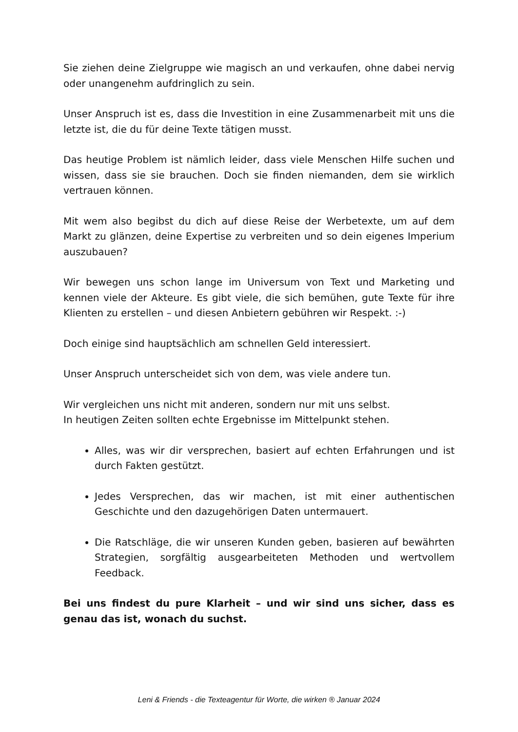Sie ziehen deine Zielgruppe wie magisch an und verkaufen, ohne dabei nervig oder unangenehm aufdringlich zu sein.
Unser Anspruch ist es, dass die Investition in eine Zusammenarbeit mit uns die letzte ist, die du für deine Texte tätigen musst.
Das heutige Problem ist nämlich leider, dass viele Menschen Hilfe suchen und wissen, dass sie sie brauchen. Doch sie finden niemanden, dem sie wirklich vertrauen können.
Mit wem also begibst du dich auf diese Reise der Werbetexte, um auf dem Markt zu glänzen, deine Expertise zu verbreiten und so dein eigenes Imperium auszubauen?
Wir bewegen uns schon lange im Universum von Text und Marketing und kennen viele der Akteure. Es gibt viele, die sich bemühen, gute Texte für ihre Klienten zu erstellen – und diesen Anbietern gebühren wir Respekt. :-)
Doch einige sind hauptsächlich am schnellen Geld interessiert.
Unser Anspruch unterscheidet sich von dem, was viele andere tun.
Wir vergleichen uns nicht mit anderen, sondern nur mit uns selbst.
In heutigen Zeiten sollten echte Ergebnisse im Mittelpunkt stehen.
Alles, was wir dir versprechen, basiert auf echten Erfahrungen und ist durch Fakten gestützt.
Jedes Versprechen, das wir machen, ist mit einer authentischen Geschichte und den dazugehörigen Daten untermauert.
Die Ratschläge, die wir unseren Kunden geben, basieren auf bewährten Strategien, sorgfältig ausgearbeiteten Methoden und wertvollem Feedback.
Bei uns findest du pure Klarheit – und wir sind uns sicher, dass es genau das ist, wonach du suchst.
Leni & Friends - die Texteagentur für Worte, die wirken ® Januar 2024